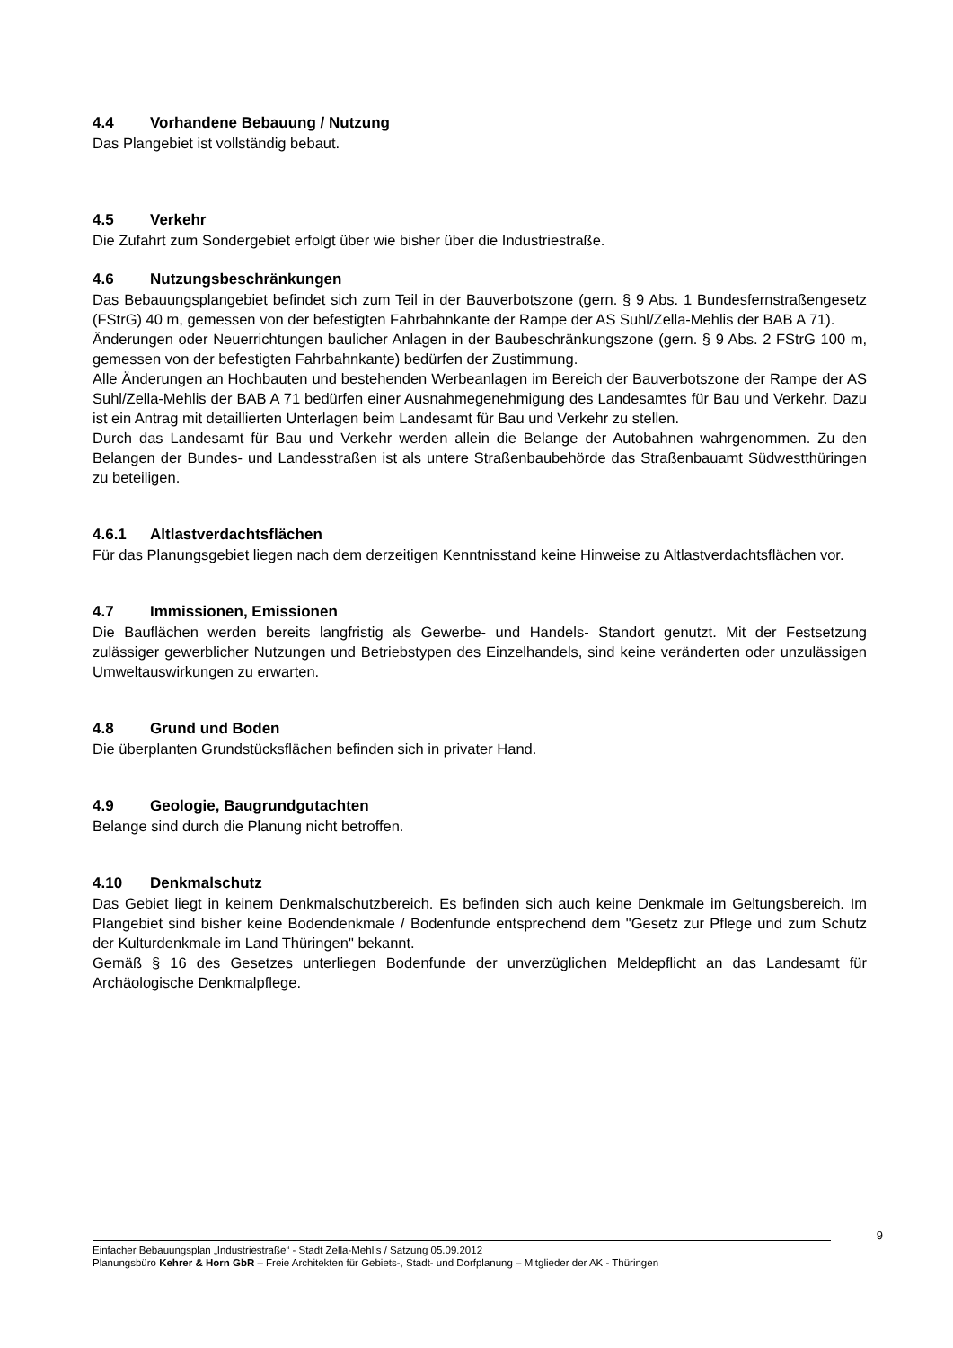4.4 Vorhandene Bebauung / Nutzung
Das Plangebiet ist vollständig bebaut.
4.5 Verkehr
Die Zufahrt zum Sondergebiet erfolgt über wie bisher über die Industriestraße.
4.6 Nutzungsbeschränkungen
Das Bebauungsplangebiet befindet sich zum Teil in der Bauverbotszone (gern. § 9 Abs. 1 Bundesfernstraßengesetz (FStrG) 40 m, gemessen von der befestigten Fahrbahnkante der Rampe der AS Suhl/Zella-Mehlis der BAB A 71).
Änderungen oder Neuerrichtungen baulicher Anlagen in der Baubeschränkungszone (gern. § 9 Abs. 2 FStrG 100 m, gemessen von der befestigten Fahrbahnkante) bedürfen der Zustimmung.
Alle Änderungen an Hochbauten und bestehenden Werbeanlagen im Bereich der Bauverbotszone der Rampe der AS Suhl/Zella-Mehlis der BAB A 71 bedürfen einer Ausnahmegenehmigung des Landesamtes für Bau und Verkehr. Dazu ist ein Antrag mit detaillierten Unterlagen beim Landesamt für Bau und Verkehr zu stellen.
Durch das Landesamt für Bau und Verkehr werden allein die Belange der Autobahnen wahrgenommen. Zu den Belangen der Bundes- und Landesstraßen ist als untere Straßenbaubehörde das Straßenbauamt Südwestthüringen zu beteiligen.
4.6.1 Altlastverdachtsflächen
Für das Planungsgebiet liegen nach dem derzeitigen Kenntnisstand keine Hinweise zu Altlastverdachtsflächen vor.
4.7 Immissionen, Emissionen
Die Bauflächen werden bereits langfristig als Gewerbe- und Handels- Standort genutzt. Mit der Festsetzung zulässiger gewerblicher Nutzungen und Betriebstypen des Einzelhandels, sind keine veränderten oder unzulässigen Umweltauswirkungen zu erwarten.
4.8 Grund und Boden
Die überplanten Grundstücksflächen befinden sich in privater Hand.
4.9 Geologie, Baugrundgutachten
Belange sind durch die Planung nicht betroffen.
4.10 Denkmalschutz
Das Gebiet liegt in keinem Denkmalschutzbereich. Es befinden sich auch keine Denkmale im Geltungsbereich. Im Plangebiet sind bisher keine Bodendenkmale / Bodenfunde entsprechend dem "Gesetz zur Pflege und zum Schutz der Kulturdenkmale im Land Thüringen" bekannt.
Gemäß § 16 des Gesetzes unterliegen Bodenfunde der unverzüglichen Meldepflicht an das Landesamt für Archäologische Denkmalpflege.
9
Einfacher Bebauungsplan „Industriestraße“ - Stadt Zella-Mehlis / Satzung 05.09.2012
Planungsbüro Kehrer & Horn GbR – Freie Architekten für Gebiets-, Stadt- und Dorfplanung – Mitglieder der AK - Thüringen